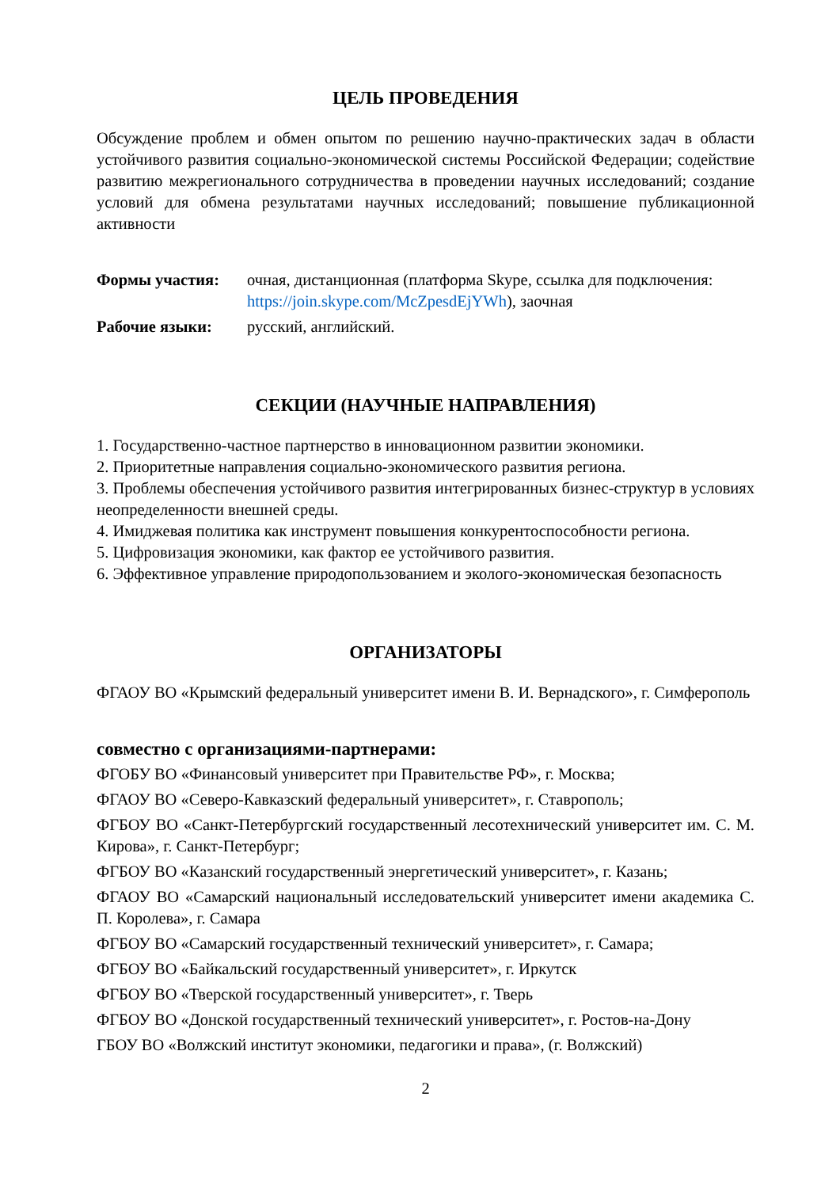ЦЕЛЬ ПРОВЕДЕНИЯ
Обсуждение проблем и обмен опытом по решению научно-практических задач в области устойчивого развития социально-экономической системы Российской Федерации; содействие развитию межрегионального сотрудничества в проведении научных исследований; создание условий для обмена результатами научных исследований; повышение публикационной активности
Формы участия: очная, дистанционная (платформа Skype, ссылка для подключения: https://join.skype.com/McZpesdEjYWh), заочная
Рабочие языки: русский, английский.
СЕКЦИИ (НАУЧНЫЕ НАПРАВЛЕНИЯ)
1. Государственно-частное партнерство в инновационном развитии экономики.
2. Приоритетные направления социально-экономического развития региона.
3. Проблемы обеспечения устойчивого развития интегрированных бизнес-структур в условиях неопределенности внешней среды.
4. Имиджевая политика как инструмент повышения конкурентоспособности региона.
5. Цифровизация экономики, как фактор ее устойчивого развития.
6. Эффективное управление природопользованием и эколого-экономическая безопасность
ОРГАНИЗАТОРЫ
ФГАОУ ВО «Крымский федеральный университет имени В. И. Вернадского», г. Симферополь
совместно с организациями-партнерами:
ФГОБУ ВО «Финансовый университет при Правительстве РФ», г. Москва;
ФГАОУ ВО «Северо-Кавказский федеральный университет», г. Ставрополь;
ФГБОУ ВО «Санкт-Петербургский государственный лесотехнический университет им. С. М. Кирова», г. Санкт-Петербург;
ФГБОУ ВО «Казанский государственный энергетический университет», г. Казань;
ФГАОУ ВО «Самарский национальный исследовательский университет имени академика С. П. Королева», г. Самара
ФГБОУ ВО «Самарский государственный технический университет», г. Самара;
ФГБОУ ВО «Байкальский государственный университет», г. Иркутск
ФГБОУ ВО «Тверской государственный университет», г. Тверь
ФГБОУ ВО «Донской государственный технический университет», г. Ростов-на-Дону
ГБОУ ВО «Волжский институт экономики, педагогики и права», (г. Волжский)
2